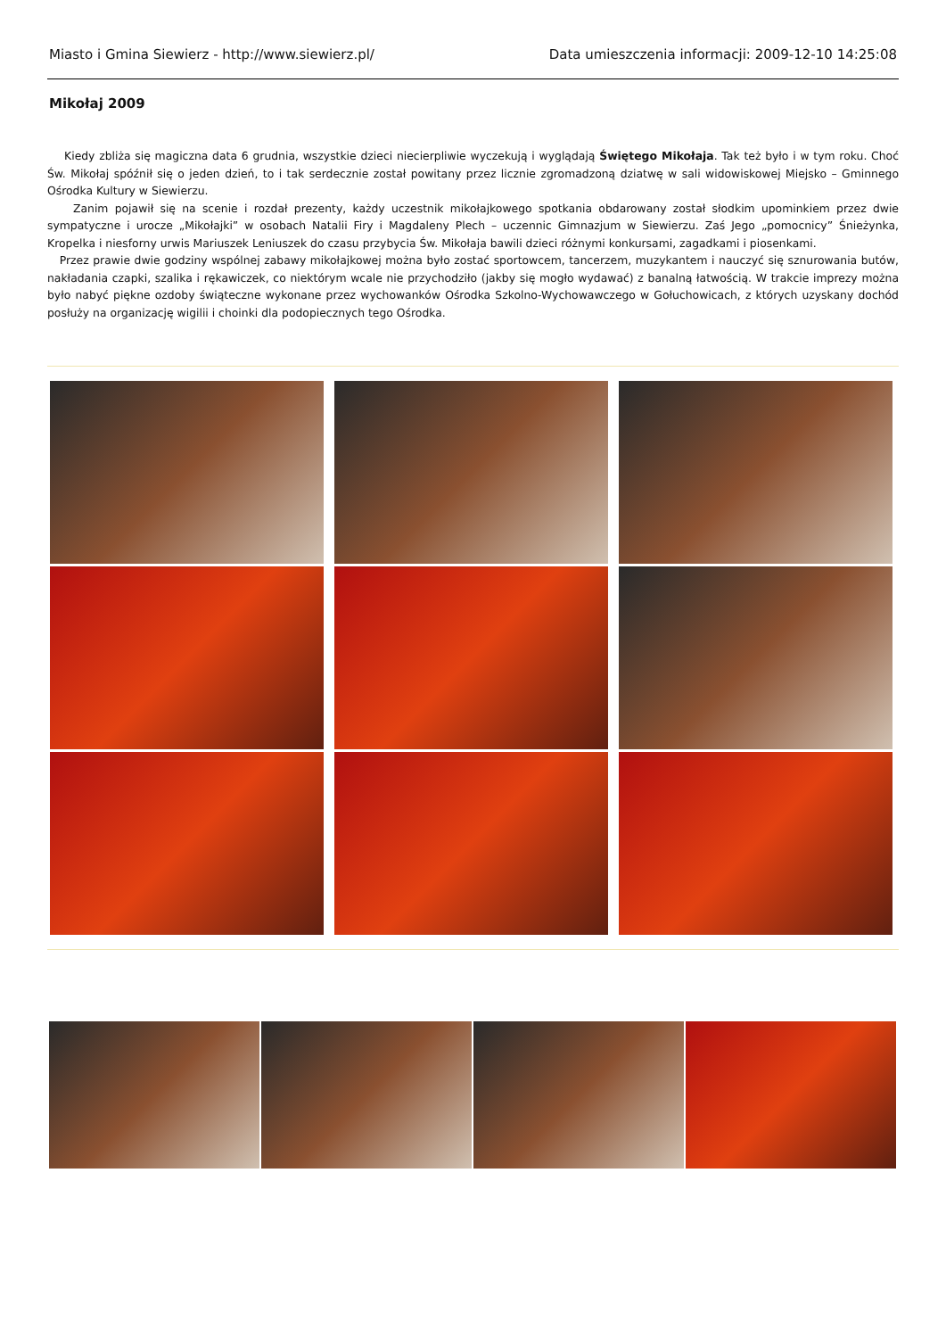Miasto i Gmina Siewierz - http://www.siewierz.pl/ Data umieszczenia informacji: 2009-12-10 14:25:08
Mikołaj 2009
Kiedy zbliża się magiczna data 6 grudnia, wszystkie dzieci niecierpliwie wyczekują i wyglądają Świętego Mikołaja. Tak też było i w tym roku. Choć Św. Mikołaj spóźnił się o jeden dzień, to i tak serdecznie został powitany przez licznie zgromadzoną dziatwę w sali widowiskowej Miejsko – Gminnego Ośrodka Kultury w Siewierzu.
Zanim pojawił się na scenie i rozdał prezenty, każdy uczestnik mikołajkowego spotkania obdarowany został słodkim upominkiem przez dwie sympatyczne i urocze „Mikołajki” w osobach Natalii Firy i Magdaleny Plech – uczennic Gimnazjum w Siewierzu. Zaś Jego „pomocnicy” Śnieżynka, Kropelka i niesforny urwis Mariuszek Leniuszek do czasu przybycia Św. Mikołaja bawili dzieci różnymi konkursami, zagadkami i piosenkami.
Przez prawie dwie godziny wspólnej zabawy mikołajkowej można było zostać sportowcem, tancerzem, muzykantem i nauczyć się sznurowania butów, nakładania czapki, szalika i rękawiczek, co niektórym wcale nie przychodziło (jakby się mogło wydawać) z banalną łatwością. W trakcie imprezy można było nabyć piękne ozdoby świąteczne wykonane przez wychowanków Ośrodka Szkolno-Wychowawczego w Gołuchowicach, z których uzyskany dochód posłuży na organizację wigilii i choinki dla podopiecznych tego Ośrodka.